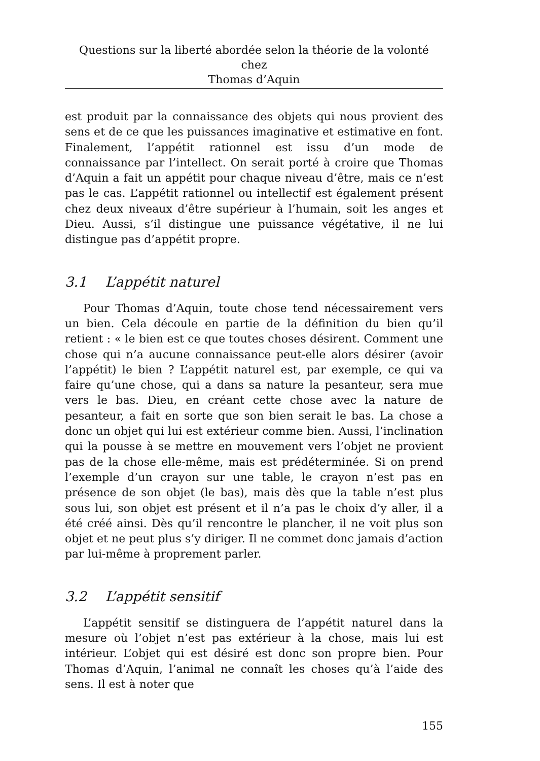Questions sur la liberté abordée selon la théorie de la volonté chez
Thomas d’Aquin
est produit par la connaissance des objets qui nous provient des sens et de ce que les puissances imaginative et estimative en font. Finalement, l’appétit rationnel est issu d’un mode de connaissance par l’intellect. On serait porté à croire que Thomas d’Aquin a fait un appétit pour chaque niveau d’être, mais ce n’est pas le cas. L’appétit rationnel ou intellectif est également présent chez deux niveaux d’être supérieur à l’humain, soit les anges et Dieu. Aussi, s’il distingue une puissance végétative, il ne lui distingue pas d’appétit propre.
3.1 L’appétit naturel
Pour Thomas d’Aquin, toute chose tend nécessairement vers un bien. Cela découle en partie de la définition du bien qu’il retient : « le bien est ce que toutes choses désirent. Comment une chose qui n’a aucune connaissance peut-elle alors désirer (avoir l’appétit) le bien ? L’appétit naturel est, par exemple, ce qui va faire qu’une chose, qui a dans sa nature la pesanteur, sera mue vers le bas. Dieu, en créant cette chose avec la nature de pesanteur, a fait en sorte que son bien serait le bas. La chose a donc un objet qui lui est extérieur comme bien. Aussi, l’inclination qui la pousse à se mettre en mouvement vers l’objet ne provient pas de la chose elle-même, mais est prédéterminée. Si on prend l’exemple d’un crayon sur une table, le crayon n’est pas en présence de son objet (le bas), mais dès que la table n’est plus sous lui, son objet est présent et il n’a pas le choix d’y aller, il a été créé ainsi. Dès qu’il rencontre le plancher, il ne voit plus son objet et ne peut plus s’y diriger. Il ne commet donc jamais d’action par lui-même à proprement parler.
3.2 L’appétit sensitif
L’appétit sensitif se distinguera de l’appétit naturel dans la mesure où l’objet n’est pas extérieur à la chose, mais lui est intérieur. L’objet qui est désiré est donc son propre bien. Pour Thomas d’Aquin, l’animal ne connaît les choses qu’à l’aide des sens. Il est à noter que
155